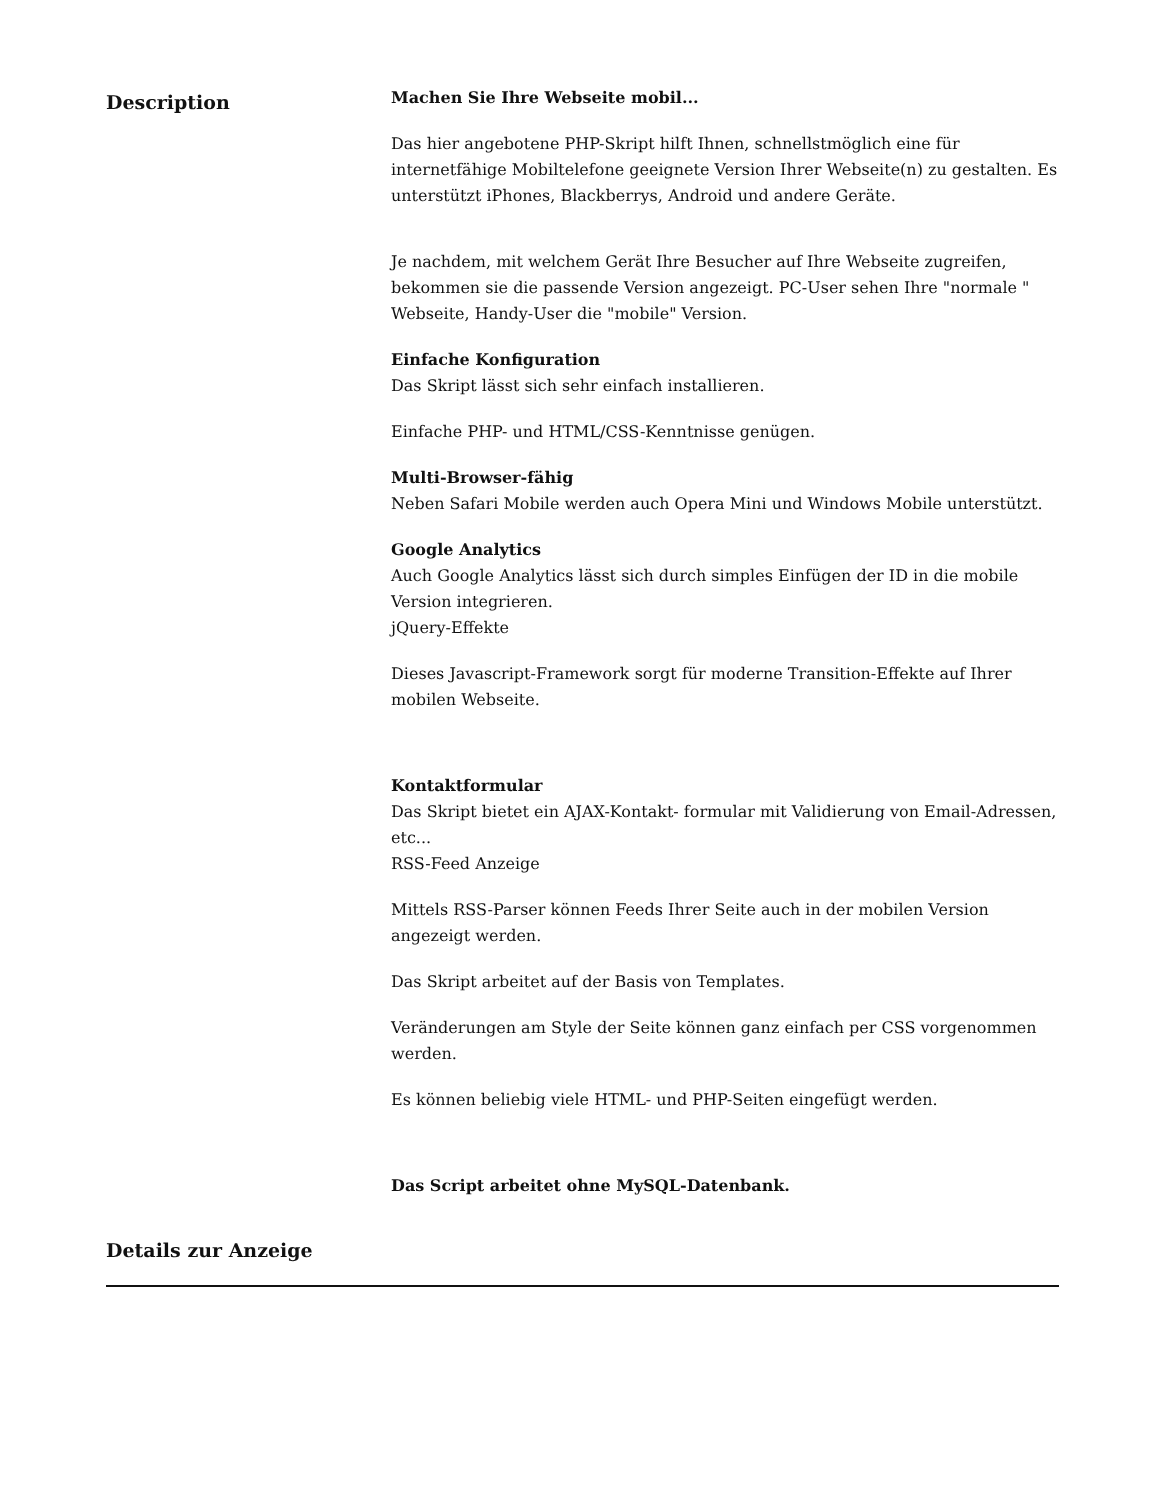Description
Machen Sie Ihre Webseite mobil...
Das hier angebotene PHP-Skript hilft Ihnen, schnellstmöglich eine für internetfähige Mobiltelefone geeignete Version Ihrer Webseite(n) zu gestalten. Es unterstützt iPhones, Blackberrys, Android und andere Geräte.
Je nachdem, mit welchem Gerät Ihre Besucher auf Ihre Webseite zugreifen, bekommen sie die passende Version angezeigt. PC-User sehen Ihre "normale " Webseite, Handy-User die "mobile" Version.
Einfache Konfiguration
Das Skript lässt sich sehr einfach installieren.
Einfache PHP- und HTML/CSS-Kenntnisse genügen.
Multi-Browser-fähig
Neben Safari Mobile werden auch Opera Mini und Windows Mobile unterstützt.
Google Analytics
Auch Google Analytics lässt sich durch simples Einfügen der ID in die mobile Version integrieren.
jQuery-Effekte
Dieses Javascript-Framework sorgt für moderne Transition-Effekte auf Ihrer mobilen Webseite.
Kontaktformular
Das Skript bietet ein AJAX-Kontakt- formular mit Validierung von Email-Adressen, etc...
RSS-Feed Anzeige
Mittels RSS-Parser können Feeds Ihrer Seite auch in der mobilen Version angezeigt werden.
Das Skript arbeitet auf der Basis von Templates.
Veränderungen am Style der Seite können ganz einfach per CSS vorgenommen werden.
Es können beliebig viele HTML- und PHP-Seiten eingefügt werden.
Das Script arbeitet ohne MySQL-Datenbank.
Details zur Anzeige